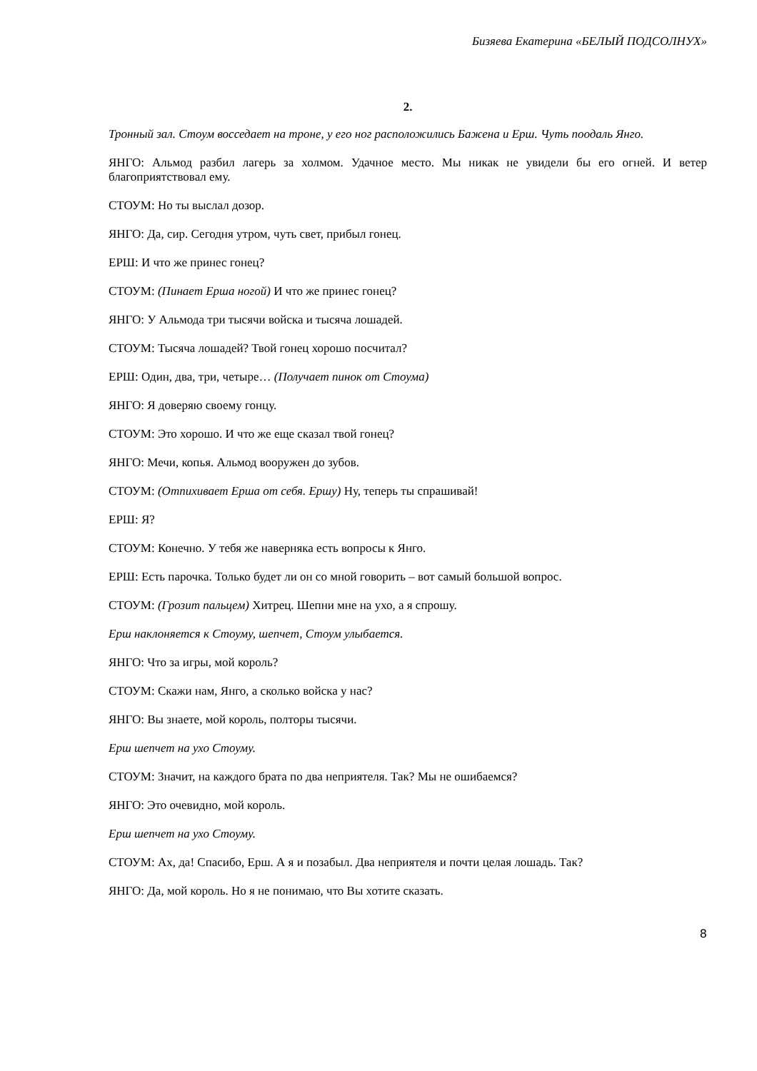Бизяева Екатерина «БЕЛЫЙ ПОДСОЛНУХ»
2.
Тронный зал. Стоум восседает на троне, у его ног расположились Бажена и Ерш. Чуть поодаль Янго.
ЯНГО: Альмод разбил лагерь за холмом. Удачное место. Мы никак не увидели бы его огней. И ветер благоприятствовал ему.
СТОУМ: Но ты выслал дозор.
ЯНГО: Да, сир. Сегодня утром, чуть свет, прибыл гонец.
ЕРШ: И что же принес гонец?
СТОУМ: (Пинает Ерша ногой) И что же принес гонец?
ЯНГО: У Альмода три тысячи войска и тысяча лошадей.
СТОУМ: Тысяча лошадей? Твой гонец хорошо посчитал?
ЕРШ: Один, два, три, четыре… (Получает пинок от Стоума)
ЯНГО: Я доверяю своему гонцу.
СТОУМ: Это хорошо. И что же еще сказал твой гонец?
ЯНГО: Мечи, копья. Альмод вооружен до зубов.
СТОУМ: (Отпихивает Ерша от себя. Ершу) Ну, теперь ты спрашивай!
ЕРШ: Я?
СТОУМ: Конечно. У тебя же наверняка есть вопросы к Янго.
ЕРШ: Есть парочка. Только будет ли он со мной говорить – вот самый большой вопрос.
СТОУМ: (Грозит пальцем) Хитрец. Шепни мне на ухо, а я спрошу.
Ерш наклоняется к Стоуму, шепчет, Стоум улыбается.
ЯНГО: Что за игры, мой король?
СТОУМ: Скажи нам, Янго, а сколько войска у нас?
ЯНГО: Вы знаете, мой король, полторы тысячи.
Ерш шепчет на ухо Стоуму.
СТОУМ: Значит, на каждого брата по два неприятеля. Так? Мы не ошибаемся?
ЯНГО: Это очевидно, мой король.
Ерш шепчет на ухо Стоуму.
СТОУМ: Ах, да! Спасибо, Ерш. А я и позабыл. Два неприятеля и почти целая лошадь. Так?
ЯНГО: Да, мой король. Но я не понимаю, что Вы хотите сказать.
8